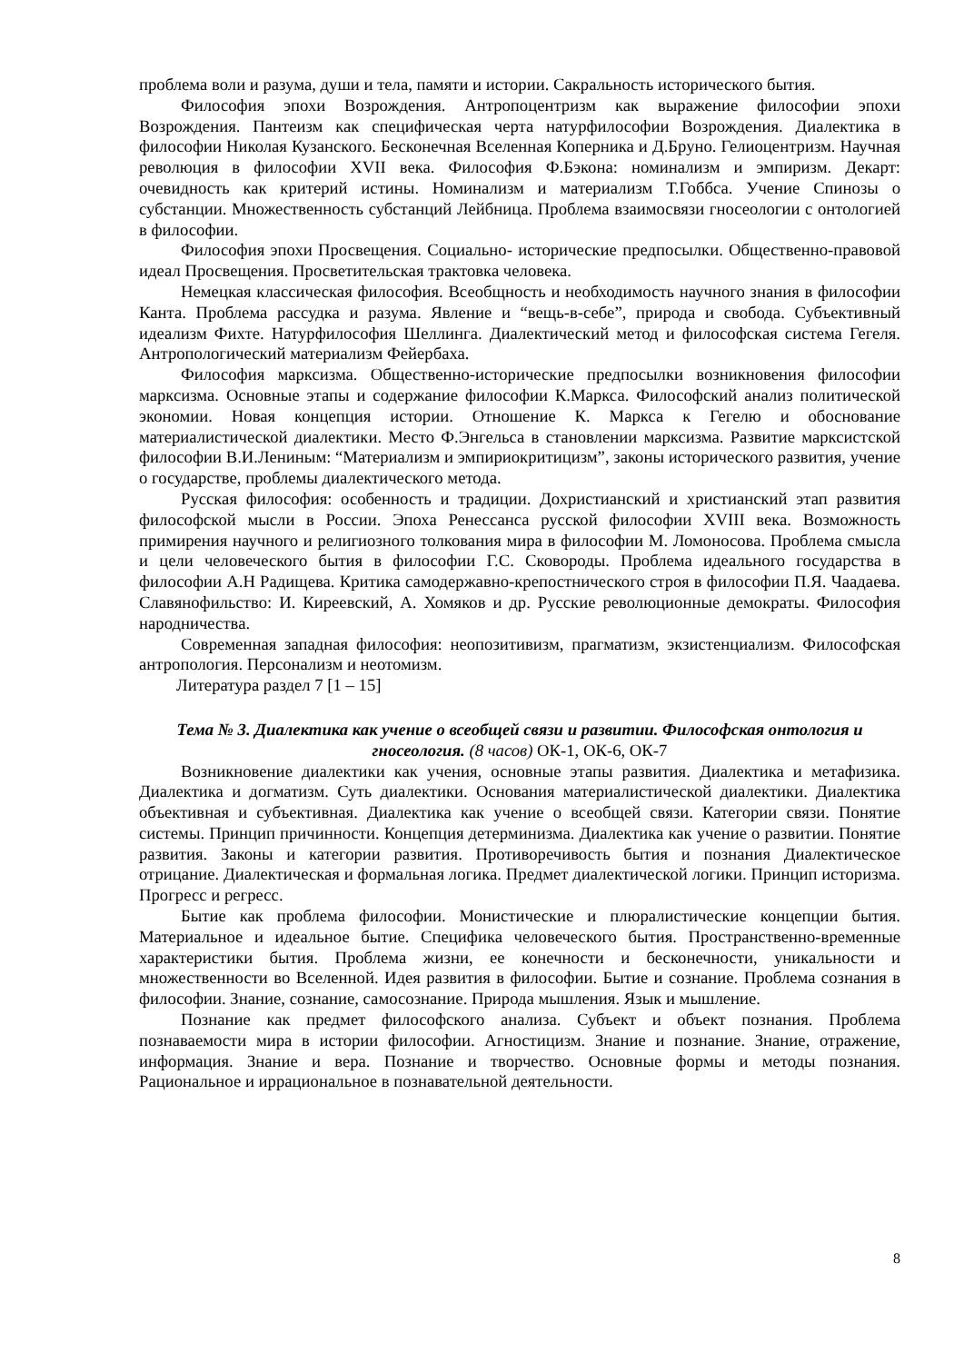проблема воли и разума, души и тела, памяти и истории. Сакральность исторического бытия.
Философия эпохи Возрождения. Антропоцентризм как выражение философии эпохи Возрождения. Пантеизм как специфическая черта натурфилософии Возрождения. Диалектика в философии Николая Кузанского. Бесконечная Вселенная Коперника и Д.Бруно. Гелиоцентризм. Научная революция в философии XVII века. Философия Ф.Бэкона: номинализм и эмпиризм. Декарт: очевидность как критерий истины. Номинализм и материализм Т.Гоббса. Учение Спинозы о субстанции. Множественность субстанций Лейбница. Проблема взаимосвязи гносеологии с онтологией в философии.
Философия эпохи Просвещения. Социально- исторические предпосылки. Общественно-правовой идеал Просвещения. Просветительская трактовка человека.
Немецкая классическая философия. Всеобщность и необходимость научного знания в философии Канта. Проблема рассудка и разума. Явление и “вещь-в-себе”, природа и свобода. Субъективный идеализм Фихте. Натурфилософия Шеллинга. Диалектический метод и философская система Гегеля. Антропологический материализм Фейербаха.
Философия марксизма. Общественно-исторические предпосылки возникновения философии марксизма. Основные этапы и содержание философии К.Маркса. Философский анализ политической экономии. Новая концепция истории. Отношение К. Маркса к Гегелю и обоснование материалистической диалектики. Место Ф.Энгельса в становлении марксизма. Развитие марксистской философии В.И.Лениным: “Материализм и эмпириокритицизм”, законы исторического развития, учение о государстве, проблемы диалектического метода.
Русская философия: особенность и традиции. Дохристианский и христианский этап развития философской мысли в России. Эпоха Ренессанса русской философии XVIII века. Возможность примирения научного и религиозного толкования мира в философии М. Ломоносова. Проблема смысла и цели человеческого бытия в философии Г.С. Сковороды. Проблема идеального государства в философии А.Н Радищева. Критика самодержавно-крепостнического строя в философии П.Я. Чаадаева. Славянофильство: И. Киреевский, А. Хомяков и др. Русские революционные демократы. Философия народничества.
Современная западная философия: неопозитивизм, прагматизм, экзистенциализм. Философская антропология. Персонализм и неотомизм.
Литература раздел 7 [1 – 15]
Тема № 3. Диалектика как учение о всеобщей связи и развитии. Философская онтология и гносеология. (8 часов) ОК-1, ОК-6, ОК-7
Возникновение диалектики как учения, основные этапы развития. Диалектика и метафизика. Диалектика и догматизм. Суть диалектики. Основания материалистической диалектики. Диалектика объективная и субъективная. Диалектика как учение о всеобщей связи. Категории связи. Понятие системы. Принцип причинности. Концепция детерминизма. Диалектика как учение о развитии. Понятие развития. Законы и категории развития. Противоречивость бытия и познания Диалектическое отрицание. Диалектическая и формальная логика. Предмет диалектической логики. Принцип историзма. Прогресс и регресс.
Бытие как проблема философии. Монистические и плюралистические концепции бытия. Материальное и идеальное бытие. Специфика человеческого бытия. Пространственно-временные характеристики бытия. Проблема жизни, ее конечности и бесконечности, уникальности и множественности во Вселенной. Идея развития в философии. Бытие и сознание. Проблема сознания в философии. Знание, сознание, самосознание. Природа мышления. Язык и мышление.
Познание как предмет философского анализа. Субъект и объект познания. Проблема познаваемости мира в истории философии. Агностицизм. Знание и познание. Знание, отражение, информация. Знание и вера. Познание и творчество. Основные формы и методы познания. Рациональное и иррациональное в познавательной деятельности.
8